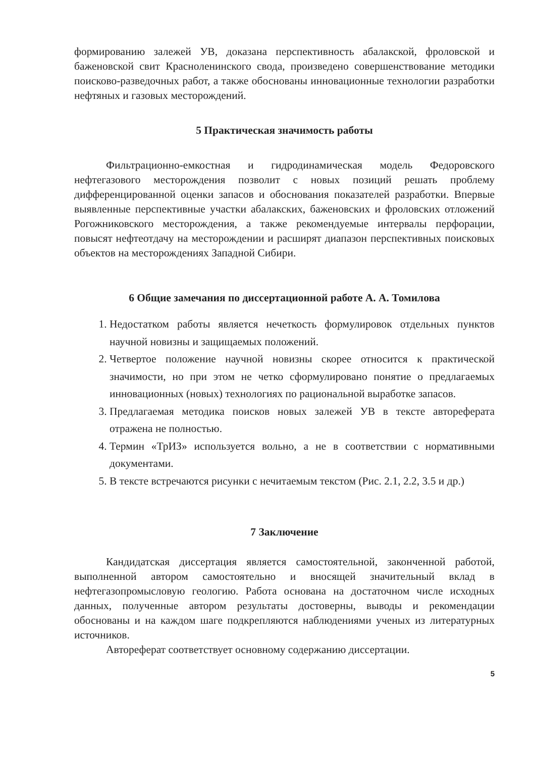формированию залежей УВ, доказана перспективность абалакской, фроловской и баженовской свит Красноленинского свода, произведено совершенствование методики поисково-разведочных работ, а также обоснованы инновационные технологии разработки нефтяных и газовых месторождений.
5 Практическая значимость работы
Фильтрационно-емкостная и гидродинамическая модель Федоровского нефтегазового месторождения позволит с новых позиций решать проблему дифференцированной оценки запасов и обоснования показателей разработки. Впервые выявленные перспективные участки абалакских, баженовских и фроловских отложений Рогожниковского месторождения, а также рекомендуемые интервалы перфорации, повысят нефтеотдачу на месторождении и расширят диапазон перспективных поисковых объектов на месторождениях Западной Сибири.
6 Общие замечания по диссертационной работе А. А. Томилова
1. Недостатком работы является нечеткость формулировок отдельных пунктов научной новизны и защищаемых положений.
2. Четвертое положение научной новизны скорее относится к практической значимости, но при этом не четко сформулировано понятие о предлагаемых инновационных (новых) технологиях по рациональной выработке запасов.
3. Предлагаемая методика поисков новых залежей УВ в тексте автореферата отражена не полностью.
4. Термин «ТрИЗ» используется вольно, а не в соответствии с нормативными документами.
5. В тексте встречаются рисунки с нечитаемым текстом (Рис. 2.1, 2.2, 3.5 и др.)
7 Заключение
Кандидатская диссертация является самостоятельной, законченной работой, выполненной автором самостоятельно и вносящей значительный вклад в нефтегазопромысловую геологию. Работа основана на достаточном числе исходных данных, полученные автором результаты достоверны, выводы и рекомендации обоснованы и на каждом шаге подкрепляются наблюдениями ученых из литературных источников.
Автореферат соответствует основному содержанию диссертации.
5